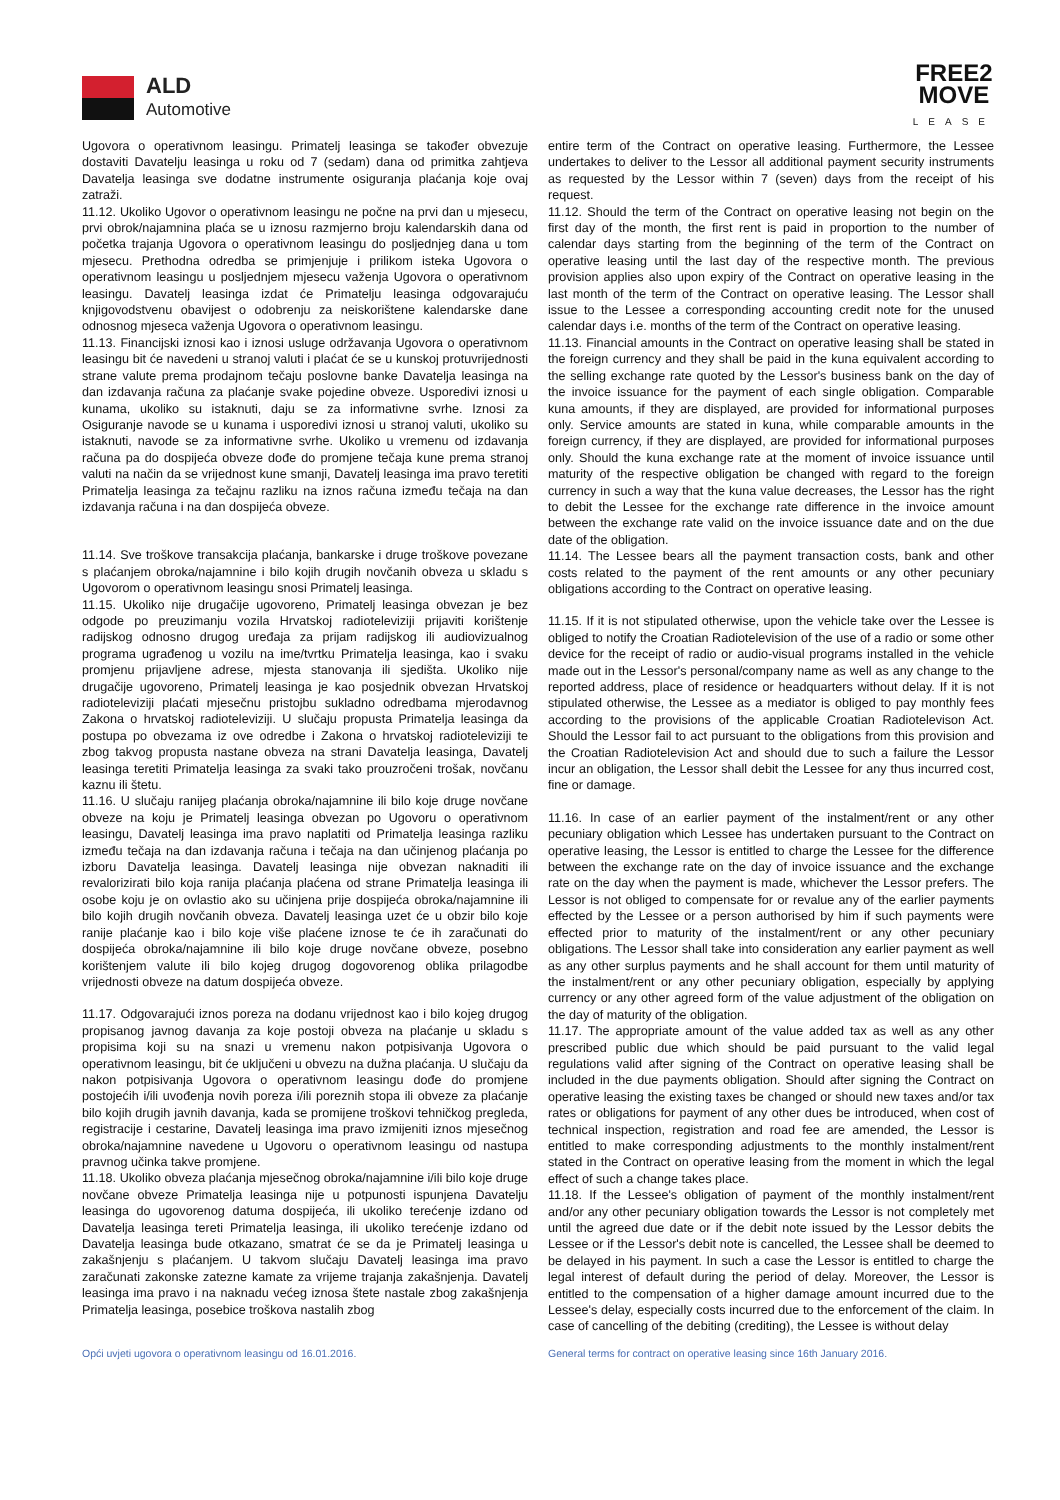ALD
Automotive
FREE2
MOVE
LEASE
Ugovora o operativnom leasingu. Primatelj leasinga se također obvezuje dostaviti Davatelju leasinga u roku od 7 (sedam) dana od primitka zahtjeva Davatelja leasinga sve dodatne instrumente osiguranja plaćanja koje ovaj zatraži.
11.12. Ukoliko Ugovor o operativnom leasingu ne počne na prvi dan u mjesecu, prvi obrok/najamnina plaća se u iznosu razmjerno broju kalendarskih dana od početka trajanja Ugovora o operativnom leasingu do posljednjeg dana u tom mjesecu. Prethodna odredba se primjenjuje i prilikom isteka Ugovora o operativnom leasingu u posljednjem mjesecu važenja Ugovora o operativnom leasingu. Davatelj leasinga izdat će Primatelju leasinga odgovarajuću knjigovodstvenu obavijest o odobrenju za neiskorištene kalendarske dane odnosnog mjeseca važenja Ugovora o operativnom leasingu.
11.13. Financijski iznosi kao i iznosi usluge održavanja Ugovora o operativnom leasingu bit će navedeni u stranoj valuti i plaćat će se u kunskoj protuvrijednosti strane valute prema prodajnom tečaju poslovne banke Davatelja leasinga na dan izdavanja računa za plaćanje svake pojedine obveze. Usporedivi iznosi u kunama, ukoliko su istaknuti, daju se za informativne svrhe. Iznosi za Osiguranje navode se u kunama i usporedivi iznosi u stranoj valuti, ukoliko su istaknuti, navode se za informativne svrhe. Ukoliko u vremenu od izdavanja računa pa do dospijeća obveze dođe do promjene tečaja kune prema stranoj valuti na način da se vrijednost kune smanji, Davatelj leasinga ima pravo teretiti Primatelja leasinga za tečajnu razliku na iznos računa između tečaja na dan izdavanja računa i na dan dospijeća obveze.
11.14. Sve troškove transakcija plaćanja, bankarske i druge troškove povezane s plaćanjem obroka/najamnine i bilo kojih drugih novčanih obveza u skladu s Ugovorom o operativnom leasingu snosi Primatelj leasinga.
11.15. Ukoliko nije drugačije ugovoreno, Primatelj leasinga obvezan je bez odgode po preuzimanju vozila Hrvatskoj radioteleviziji prijaviti korištenje radijskog odnosno drugog uređaja za prijam radijskog ili audiovizualnog programa ugrađenog u vozilu na ime/tvrtku Primatelja leasinga, kao i svaku promjenu prijavljene adrese, mjesta stanovanja ili sjedišta. Ukoliko nije drugačije ugovoreno, Primatelj leasinga je kao posjednik obvezan Hrvatskoj radioteleviziji plaćati mjesečnu pristojbu sukladno odredbama mjerodavnog Zakona o hrvatskoj radioteleviziji. U slučaju propusta Primatelja leasinga da postupa po obvezama iz ove odredbe i Zakona o hrvatskoj radioteleviziji te zbog takvog propusta nastane obveza na strani Davatelja leasinga, Davatelj leasinga teretiti Primatelja leasinga za svaki tako prouzročeni trošak, novčanu kaznu ili štetu.
11.16. U slučaju ranijeg plaćanja obroka/najamnine ili bilo koje druge novčane obveze na koju je Primatelj leasinga obvezan po Ugovoru o operativnom leasingu, Davatelj leasinga ima pravo naplatiti od Primatelja leasinga razliku između tečaja na dan izdavanja računa i tečaja na dan učinjenog plaćanja po izboru Davatelja leasinga. Davatelj leasinga nije obvezan naknaditi ili revalorizirati bilo koja ranija plaćanja plaćena od strane Primatelja leasinga ili osobe koju je on ovlastio ako su učinjena prije dospijeća obroka/najamnine ili bilo kojih drugih novčanih obveza. Davatelj leasinga uzet će u obzir bilo koje ranije plaćanje kao i bilo koje više plaćene iznose te će ih zaračunati do dospijeća obroka/najamnine ili bilo koje druge novčane obveze, posebno korištenjem valute ili bilo kojeg drugog dogovorenog oblika prilagodbe vrijednosti obveze na datum dospijeća obveze.
11.17. Odgovarajući iznos poreza na dodanu vrijednost kao i bilo kojeg drugog propisanog javnog davanja za koje postoji obveza na plaćanje u skladu s propisima koji su na snazi u vremenu nakon potpisivanja Ugovora o operativnom leasingu, bit će uključeni u obvezu na dužna plaćanja. U slučaju da nakon potpisivanja Ugovora o operativnom leasingu dođe do promjene postojećih i/ili uvođenja novih poreza i/ili poreznih stopa ili obveze za plaćanje bilo kojih drugih javnih davanja, kada se promijene troškovi tehničkog pregleda, registracije i cestarine, Davatelj leasinga ima pravo izmijeniti iznos mjesečnog obroka/najamnine navedene u Ugovoru o operativnom leasingu od nastupa pravnog učinka takve promjene.
11.18. Ukoliko obveza plaćanja mjesečnog obroka/najamnine i/ili bilo koje druge novčane obveze Primatelja leasinga nije u potpunosti ispunjena Davatelju leasinga do ugovorenog datuma dospijeća, ili ukoliko terećenje izdano od Davatelja leasinga tereti Primatelja leasinga, ili ukoliko terećenje izdano od Davatelja leasinga bude otkazano, smatrat će se da je Primatelj leasinga u zakašnjenju s plaćanjem. U takvom slučaju Davatelj leasinga ima pravo zaračunati zakonske zatezne kamate za vrijeme trajanja zakašnjenja. Davatelj leasinga ima pravo i na naknadu većeg iznosa štete nastale zbog zakašnjenja Primatelja leasinga, posebice troškova nastalih zbog
entire term of the Contract on operative leasing. Furthermore, the Lessee undertakes to deliver to the Lessor all additional payment security instruments as requested by the Lessor within 7 (seven) days from the receipt of his request.
11.12. Should the term of the Contract on operative leasing not begin on the first day of the month, the first rent is paid in proportion to the number of calendar days starting from the beginning of the term of the Contract on operative leasing until the last day of the respective month. The previous provision applies also upon expiry of the Contract on operative leasing in the last month of the term of the Contract on operative leasing. The Lessor shall issue to the Lessee a corresponding accounting credit note for the unused calendar days i.e. months of the term of the Contract on operative leasing.
11.13. Financial amounts in the Contract on operative leasing shall be stated in the foreign currency and they shall be paid in the kuna equivalent according to the selling exchange rate quoted by the Lessor's business bank on the day of the invoice issuance for the payment of each single obligation. Comparable kuna amounts, if they are displayed, are provided for informational purposes only. Service amounts are stated in kuna, while comparable amounts in the foreign currency, if they are displayed, are provided for informational purposes only. Should the kuna exchange rate at the moment of invoice issuance until maturity of the respective obligation be changed with regard to the foreign currency in such a way that the kuna value decreases, the Lessor has the right to debit the Lessee for the exchange rate difference in the invoice amount between the exchange rate valid on the invoice issuance date and on the due date of the obligation.
11.14. The Lessee bears all the payment transaction costs, bank and other costs related to the payment of the rent amounts or any other pecuniary obligations according to the Contract on operative leasing.
11.15. If it is not stipulated otherwise, upon the vehicle take over the Lessee is obliged to notify the Croatian Radiotelevision of the use of a radio or some other device for the receipt of radio or audio-visual programs installed in the vehicle made out in the Lessor's personal/company name as well as any change to the reported address, place of residence or headquarters without delay. If it is not stipulated otherwise, the Lessee as a mediator is obliged to pay monthly fees according to the provisions of the applicable Croatian Radiotelevison Act. Should the Lessor fail to act pursuant to the obligations from this provision and the Croatian Radiotelevision Act and should due to such a failure the Lessor incur an obligation, the Lessor shall debit the Lessee for any thus incurred cost, fine or damage.
11.16. In case of an earlier payment of the instalment/rent or any other pecuniary obligation which Lessee has undertaken pursuant to the Contract on operative leasing, the Lessor is entitled to charge the Lessee for the difference between the exchange rate on the day of invoice issuance and the exchange rate on the day when the payment is made, whichever the Lessor prefers. The Lessor is not obliged to compensate for or revalue any of the earlier payments effected by the Lessee or a person authorised by him if such payments were effected prior to maturity of the instalment/rent or any other pecuniary obligations. The Lessor shall take into consideration any earlier payment as well as any other surplus payments and he shall account for them until maturity of the instalment/rent or any other pecuniary obligation, especially by applying currency or any other agreed form of the value adjustment of the obligation on the day of maturity of the obligation.
11.17. The appropriate amount of the value added tax as well as any other prescribed public due which should be paid pursuant to the valid legal regulations valid after signing of the Contract on operative leasing shall be included in the due payments obligation. Should after signing the Contract on operative leasing the existing taxes be changed or should new taxes and/or tax rates or obligations for payment of any other dues be introduced, when cost of technical inspection, registration and road fee are amended, the Lessor is entitled to make corresponding adjustments to the monthly instalment/rent stated in the Contract on operative leasing from the moment in which the legal effect of such a change takes place.
11.18. If the Lessee's obligation of payment of the monthly instalment/rent and/or any other pecuniary obligation towards the Lessor is not completely met until the agreed due date or if the debit note issued by the Lessor debits the Lessee or if the Lessor's debit note is cancelled, the Lessee shall be deemed to be delayed in his payment. In such a case the Lessor is entitled to charge the legal interest of default during the period of delay. Moreover, the Lessor is entitled to the compensation of a higher damage amount incurred due to the Lessee's delay, especially costs incurred due to the enforcement of the claim. In case of cancelling of the debiting (crediting), the Lessee is without delay
Opći uvjeti ugovora o operativnom leasingu od 16.01.2016. General terms for contract on operative leasing since 16th January 2016.